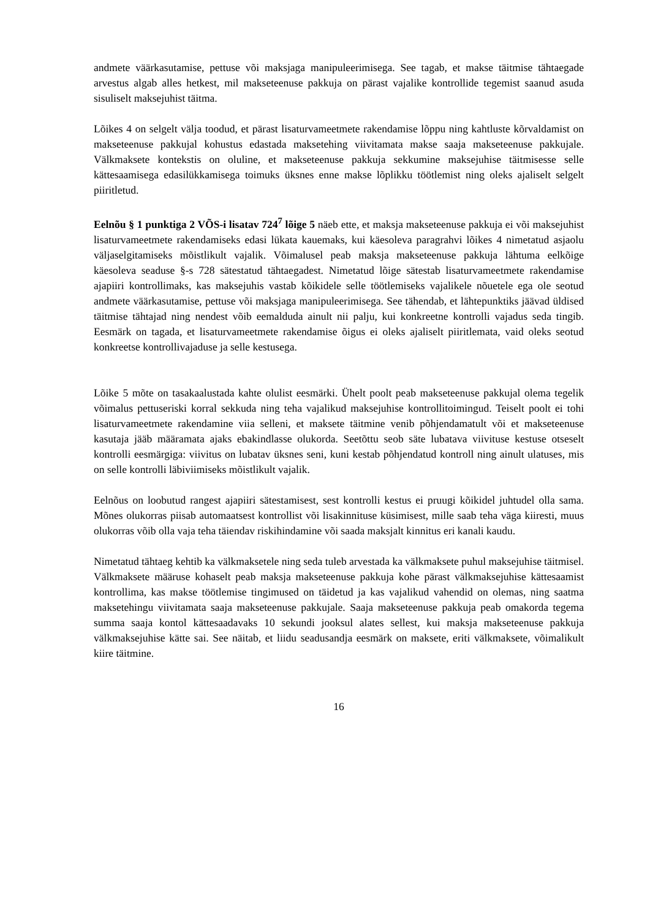andmete väärkasutamise, pettuse või maksjaga manipuleerimisega. See tagab, et makse täitmise tähtaegade arvestus algab alles hetkest, mil makseteenuse pakkuja on pärast vajalike kontrollide tegemist saanud asuda sisuliselt maksejuhist täitma.
Lõikes 4 on selgelt välja toodud, et pärast lisaturvameetmete rakendamise lõppu ning kahtluste kõrvaldamist on makseteenuse pakkujal kohustus edastada maksetehing viivitamata makse saaja makseteenuse pakkujale. Välkmaksete kontekstis on oluline, et makseteenuse pakkuja sekkumine maksejuhise täitmisesse selle kättesaamisega edasilükkamisega toimuks üksnes enne makse lõplikku töötlemist ning oleks ajaliselt selgelt piiritletud.
Eelnõu § 1 punktiga 2 VÕS-i lisatav 724<sup>7</sup> lõige 5 näeb ette, et maksja makseteenuse pakkuja ei või maksejuhist lisaturvameetmete rakendamiseks edasi lükata kauemaks, kui käesoleva paragrahvi lõikes 4 nimetatud asjaolu väljaselgitamiseks mõistlikult vajalik. Võimalusel peab maksja makseteenuse pakkuja lähtuma eelkõige käesoleva seaduse §-s 728 sätestatud tähtaegadest. Nimetatud lõige sätestab lisaturvameetmete rakendamise ajapiiri kontrollimaks, kas maksejuhis vastab kõikidele selle töötlemiseks vajalikele nõuetele ega ole seotud andmete väärkasutamise, pettuse või maksjaga manipuleerimisega. See tähendab, et lähtepunktiks jäävad üldised täitmise tähtajad ning nendest võib eemalduda ainult nii palju, kui konkreetne kontrolli vajadus seda tingib. Eesmärk on tagada, et lisaturvameetmete rakendamise õigus ei oleks ajaliselt piiritlemata, vaid oleks seotud konkreetse kontrollivajaduse ja selle kestusega.
Lõike 5 mõte on tasakaalustada kahte olulist eesmärki. Ühelt poolt peab makseteenuse pakkujal olema tegelik võimalus pettuseriski korral sekkuda ning teha vajalikud maksejuhise kontrollitoimingud. Teiselt poolt ei tohi lisaturvameetmete rakendamine viia selleni, et maksete täitmine venib põhjendamatult või et makseteenuse kasutaja jääb määramata ajaks ebakindlasse olukorda. Seetõttu seob säte lubatava viivituse kestuse otseselt kontrolli eesmärgiga: viivitus on lubatav üksnes seni, kuni kestab põhjendatud kontroll ning ainult ulatuses, mis on selle kontrolli läbiviimiseks mõistlikult vajalik.
Eelnõus on loobutud rangest ajapiiri sätestamisest, sest kontrolli kestus ei pruugi kõikidel juhtudel olla sama. Mõnes olukorras piisab automaatsest kontrollist või lisakinnituse küsimisest, mille saab teha väga kiiresti, muus olukorras võib olla vaja teha täiendav riskihindamine või saada maksjalt kinnitus eri kanali kaudu.
Nimetatud tähtaeg kehtib ka välkmaksetele ning seda tuleb arvestada ka välkmaksete puhul maksejuhise täitmisel. Välkmaksete määruse kohaselt peab maksja makseteenuse pakkuja kohe pärast välkmaksejuhise kättesaamist kontrollima, kas makse töötlemise tingimused on täidetud ja kas vajalikud vahendid on olemas, ning saatma maksetehingu viivitamata saaja makseteenuse pakkujale. Saaja makseteenuse pakkuja peab omakorda tegema summa saaja kontol kättesaadavaks 10 sekundi jooksul alates sellest, kui maksja makseteenuse pakkuja välkmaksejuhise kätte sai. See näitab, et liidu seadusandja eesmärk on maksete, eriti välkmaksete, võimalikult kiire täitmine.
16